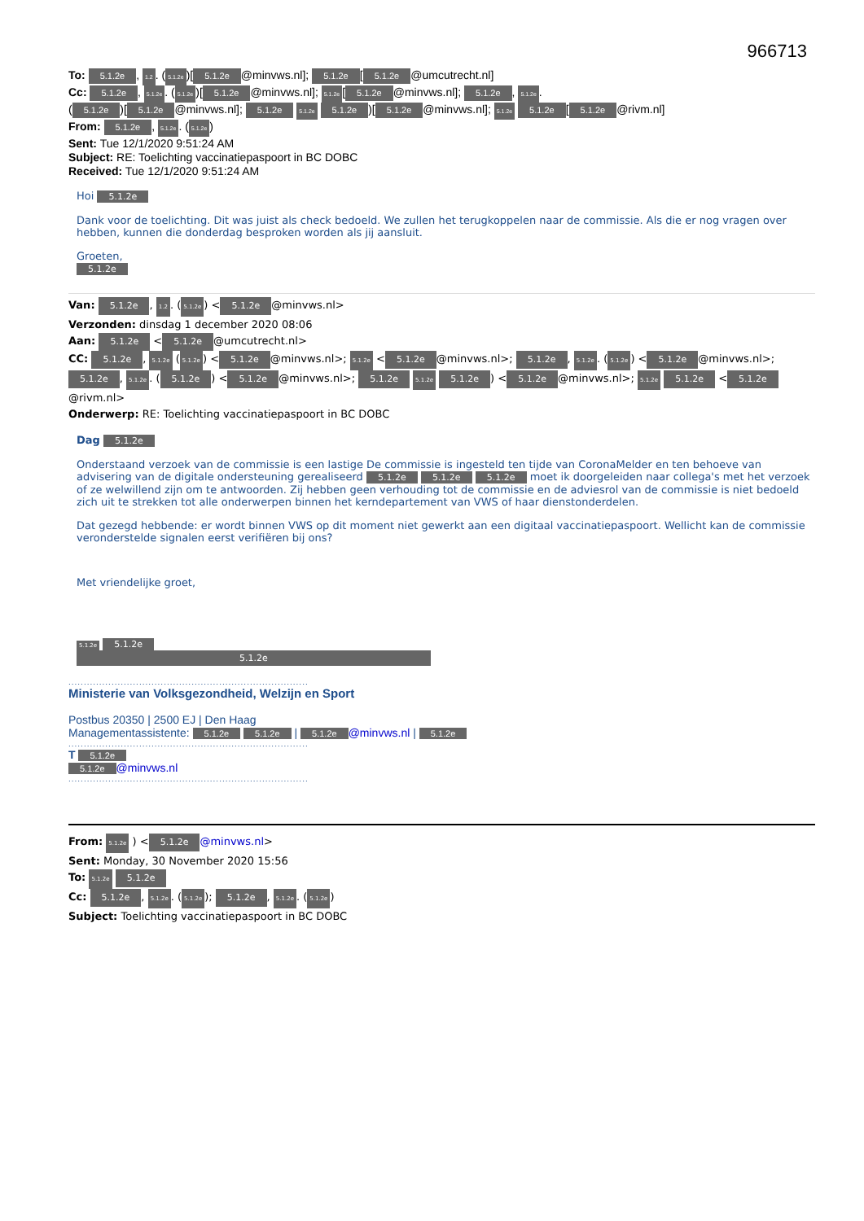966713
To: 5.1.2e, 1.2. (5.1.2e)[5.1.2e @minvws.nl]; 5.1.2e [5.1.2e @umcutrecht.nl]
Cc: 5.1.2e, 5.1.2e. (5.1.2e)[5.1.2e @minvws.nl]; 5.1.2e [5.1.2e @minvws.nl]; 5.1.2e, 5.1.2e.
(5.1.2e)[5.1.2e @minvws.nl]; 5.1.2e 5.1.2e 5.1.2e)[5.1.2e @minvws.nl]; 5.1.2e 5.1.2e [5.1.2e @rivm.nl]
From: 5.1.2e, 5.1.2e. (5.1.2e)
Sent: Tue 12/1/2020 9:51:24 AM
Subject: RE: Toelichting vaccinatiepaspoort in BC DOBC
Received: Tue 12/1/2020 9:51:24 AM
Hoi 5.1.2e
Dank voor de toelichting. Dit was juist als check bedoeld. We zullen het terugkoppelen naar de commissie. Als die er nog vragen over hebben, kunnen die donderdag besproken worden als jij aansluit.
Groeten,
5.1.2e
Van: 5.1.2e, 1.2. (5.1.2e) < 5.1.2e @minvws.nl>
Verzonden: dinsdag 1 december 2020 08:06
Aan: 5.1.2e < 5.1.2e @umcutrecht.nl>
CC: 5.1.2e, 5.1.2e (5.1.2e) < 5.1.2e @minvws.nl>; 5.1.2e < 5.1.2e @minvws.nl>; 5.1.2e, 5.1.2e. (5.1.2e) < 5.1.2e @minvws.nl>; 5.1.2e, 5.1.2e. (5.1.2e) < 5.1.2e @minvws.nl>; 5.1.2e 5.1.2e 5.1.2e) < 5.1.2e @minvws.nl>; 5.1.2e 5.1.2e < 5.1.2e @rivm.nl>
Onderwerp: RE: Toelichting vaccinatiepaspoort in BC DOBC
Dag 5.1.2e
Onderstaand verzoek van de commissie is een lastige De commissie is ingesteld ten tijde van CoronaMelder en ten behoeve van advisering van de digitale ondersteuning gerealiseerd 5.1.2e 5.1.2e 5.1.2e moet ik doorgeleiden naar collega's met het verzoek of ze welwillend zijn om te antwoorden. Zij hebben geen verhouding tot de commissie en de adviesrol van de commissie is niet bedoeld zich uit te strekken tot alle onderwerpen binnen het kerndepartement van VWS of haar dienstonderdelen.
Dat gezegd hebbende: er wordt binnen VWS op dit moment niet gewerkt aan een digitaal vaccinatiepaspoort. Wellicht kan de commissie veronderstelde signalen eerst verifiëren bij ons?
Met vriendelijke groet,
5.1.2e 5.1.2e
5.1.2e
..............................................................................
Ministerie van Volksgezondheid, Welzijn en Sport
Postbus 20350 | 2500 EJ | Den Haag
Managementassistente: 5.1.2e 5.1.2e | 5.1.2e @minvws.nl | 5.1.2e
..............................................................................
T 5.1.2e
5.1.2e @minvws.nl
..............................................................................
From: 5.1.2e ) < 5.1.2e @minvws.nl>
Sent: Monday, 30 November 2020 15:56
To: 5.1.2e 5.1.2e
Cc: 5.1.2e, 5.1.2e. (5.1.2e); 5.1.2e, 5.1.2e. (5.1.2e)
Subject: Toelichting vaccinatiepaspoort in BC DOBC